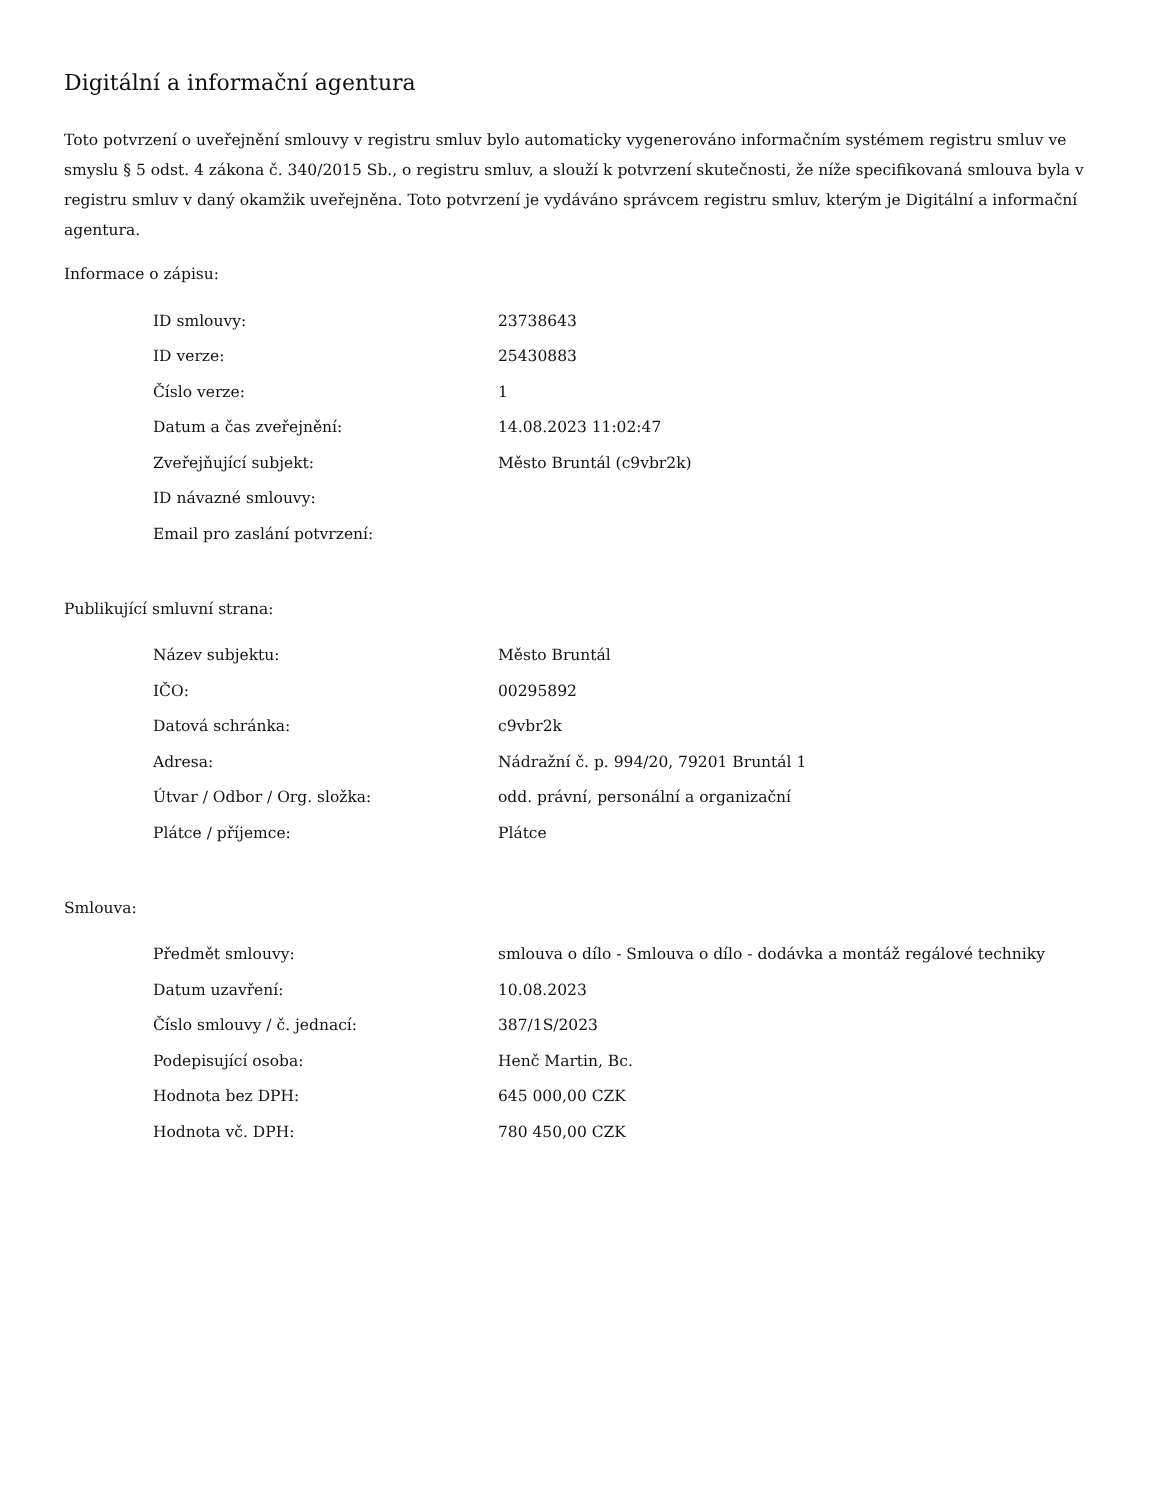Digitální a informační agentura
Toto potvrzení o uveřejnění smlouvy v registru smluv bylo automaticky vygenerováno informačním systémem registru smluv ve smyslu § 5 odst. 4 zákona č. 340/2015 Sb., o registru smluv, a slouží k potvrzení skutečnosti, že níže specifikovaná smlouva byla v registru smluv v daný okamžik uveřejněna. Toto potvrzení je vydáváno správcem registru smluv, kterým je Digitální a informační agentura.
Informace o zápisu:
| ID smlouvy: | 23738643 |
| ID verze: | 25430883 |
| Číslo verze: | 1 |
| Datum a čas zveřejnění: | 14.08.2023 11:02:47 |
| Zveřejňující subjekt: | Město Bruntál (c9vbr2k) |
| ID návazné smlouvy: | |
| Email pro zaslání potvrzení: | |
Publikující smluvní strana:
| Název subjektu: | Město Bruntál |
| IČO: | 00295892 |
| Datová schránka: | c9vbr2k |
| Adresa: | Nádražní č. p. 994/20, 79201 Bruntál 1 |
| Útvar / Odbor / Org. složka: | odd. právní, personální a organizační |
| Plátce / příjemce: | Plátce |
Smlouva:
| Předmět smlouvy: | smlouva o dílo - Smlouva o dílo - dodávka a montáž regálové techniky |
| Datum uzavření: | 10.08.2023 |
| Číslo smlouvy / č. jednací: | 387/1S/2023 |
| Podepisující osoba: | Henč Martin, Bc. |
| Hodnota bez DPH: | 645 000,00 CZK |
| Hodnota vč. DPH: | 780 450,00 CZK |